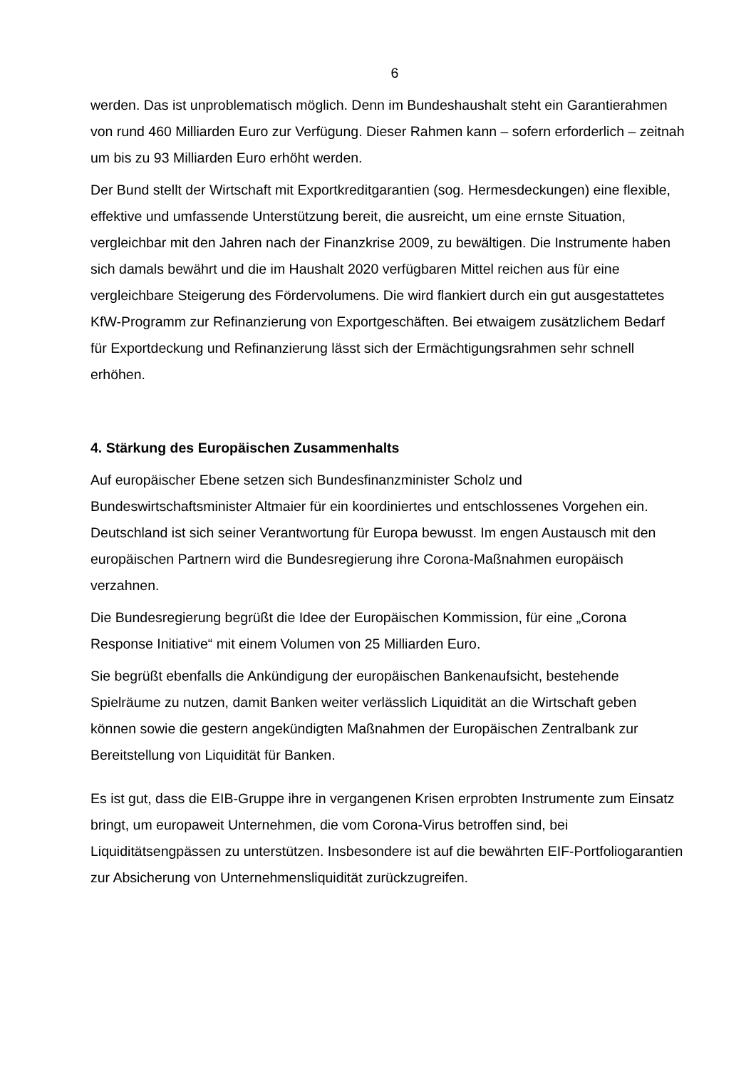6
werden. Das ist unproblematisch möglich. Denn im Bundeshaushalt steht ein Garantierahmen von rund 460 Milliarden Euro zur Verfügung. Dieser Rahmen kann – sofern erforderlich – zeitnah um bis zu 93 Milliarden Euro erhöht werden.
Der Bund stellt der Wirtschaft mit Exportkreditgarantien (sog. Hermesdeckungen) eine flexible, effektive und umfassende Unterstützung bereit, die ausreicht, um eine ernste Situation, vergleichbar mit den Jahren nach der Finanzkrise 2009, zu bewältigen. Die Instrumente haben sich damals bewährt und die im Haushalt 2020 verfügbaren Mittel reichen aus für eine vergleichbare Steigerung des Fördervolumens. Die wird flankiert durch ein gut ausgestattetes KfW-Programm zur Refinanzierung von Exportgeschäften. Bei etwaigem zusätzlichem Bedarf für Exportdeckung und Refinanzierung lässt sich der Ermächtigungsrahmen sehr schnell erhöhen.
4. Stärkung des Europäischen Zusammenhalts
Auf europäischer Ebene setzen sich Bundesfinanzminister Scholz und Bundeswirtschaftsminister Altmaier für ein koordiniertes und entschlossenes Vorgehen ein. Deutschland ist sich seiner Verantwortung für Europa bewusst. Im engen Austausch mit den europäischen Partnern wird die Bundesregierung ihre Corona-Maßnahmen europäisch verzahnen.
Die Bundesregierung begrüßt die Idee der Europäischen Kommission, für eine „Corona Response Initiative“ mit einem Volumen von 25 Milliarden Euro.
Sie begrüßt ebenfalls die Ankündigung der europäischen Bankenaufsicht, bestehende Spielräume zu nutzen, damit Banken weiter verlässlich Liquidität an die Wirtschaft geben können sowie die gestern angekündigten Maßnahmen der Europäischen Zentralbank zur Bereitstellung von Liquidität für Banken.
Es ist gut, dass die EIB-Gruppe ihre in vergangenen Krisen erprobten Instrumente zum Einsatz bringt, um europaweit Unternehmen, die vom Corona-Virus betroffen sind, bei Liquiditätsengpässen zu unterstützen. Insbesondere ist auf die bewährten EIF-Portfoliogarantien zur Absicherung von Unternehmensliquidität zurückzugreifen.